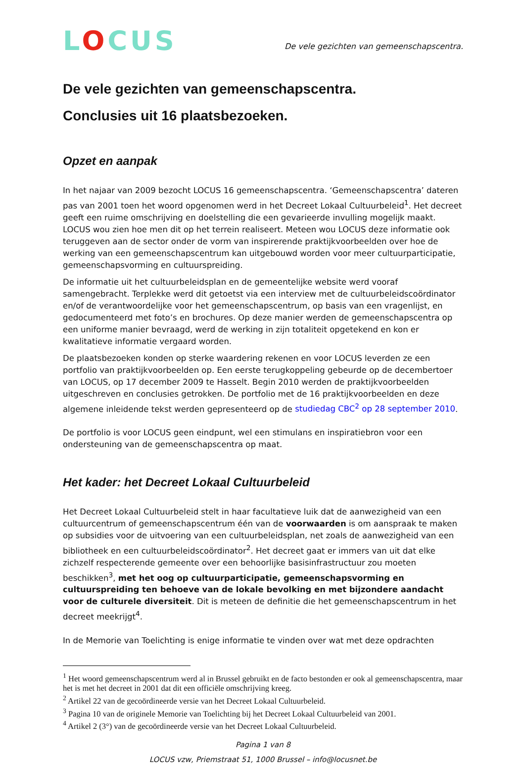LOCUS
De vele gezichten van gemeenschapscentra.
De vele gezichten van gemeenschapscentra.
Conclusies uit 16 plaatsbezoeken.
Opzet en aanpak
In het najaar van 2009 bezocht LOCUS 16 gemeenschapscentra. ‘Gemeenschapscentra’ dateren pas van 2001 toen het woord opgenomen werd in het Decreet Lokaal Cultuurbeleid<sup>1</sup>. Het decreet geeft een ruime omschrijving en doelstelling die een gevarieerde invulling mogelijk maakt. LOCUS wou zien hoe men dit op het terrein realiseert. Meteen wou LOCUS deze informatie ook teruggeven aan de sector onder de vorm van inspirerende praktijkvoorbeelden over hoe de werking van een gemeenschapscentrum kan uitgebouwd worden voor meer cultuurparticipatie, gemeenschapsvorming en cultuurspreiding.
De informatie uit het cultuurbeleidsplan en de gemeentelijke website werd vooraf samengebracht. Terplekke werd dit getoetst via een interview met de cultuurbeleidscoördinator en/of de verantwoordelijke voor het gemeenschapscentrum, op basis van een vragenlijst, en gedocumenteerd met foto’s en brochures. Op deze manier werden de gemeenschapscentra op een uniforme manier bevraagd, werd de werking in zijn totaliteit opgetekend en kon er kwalitatieve informatie vergaard worden.
De plaatsbezoeken konden op sterke waardering rekenen en voor LOCUS leverden ze een portfolio van praktijkvoorbeelden op. Een eerste terugkoppeling gebeurde op de decembertoer van LOCUS, op 17 december 2009 te Hasselt. Begin 2010 werden de praktijkvoorbeelden uitgeschreven en conclusies getrokken. De portfolio met de 16 praktijkvoorbeelden en deze algemene inleidende tekst werden gepresenteerd op de studiedag CBC<sup>2</sup> op 28 september 2010.
De portfolio is voor LOCUS geen eindpunt, wel een stimulans en inspiratiebron voor een ondersteuning van de gemeenschapscentra op maat.
Het kader: het Decreet Lokaal Cultuurbeleid
Het Decreet Lokaal Cultuurbeleid stelt in haar facultatieve luik dat de aanwezigheid van een cultuurcentrum of gemeenschapscentrum één van de voorwaarden is om aanspraak te maken op subsidies voor de uitvoering van een cultuurbeleidsplan, net zoals de aanwezigheid van een bibliotheek en een cultuurbeleidscoördinator<sup>2</sup>. Het decreet gaat er immers van uit dat elke zichzelf respecterende gemeente over een behoorlijke basisinfrastructuur zou moeten beschikken<sup>3</sup>, met het oog op cultuurparticipatie, gemeenschapsvorming en cultuurspreiding ten behoeve van de lokale bevolking en met bijzondere aandacht voor de culturele diversiteit. Dit is meteen de definitie die het gemeenschapscentrum in het decreet meekrijgt<sup>4</sup>.
In de Memorie van Toelichting is enige informatie te vinden over wat met deze opdrachten
<sup>1</sup> Het woord gemeenschapscentrum werd al in Brussel gebruikt en de facto bestonden er ook al gemeenschapscentra, maar het is met het decreet in 2001 dat dit een officiële omschrijving kreeg.
<sup>2</sup> Artikel 22 van de gecoördineerde versie van het Decreet Lokaal Cultuurbeleid.
<sup>3</sup> Pagina 10 van de originele Memorie van Toelichting bij het Decreet Lokaal Cultuurbeleid van 2001.
<sup>4</sup> Artikel 2 (3°) van de gecoördineerde versie van het Decreet Lokaal Cultuurbeleid.
Pagina 1 van 8
LOCUS vzw, Priemstraat 51, 1000 Brussel – info@locusnet.be